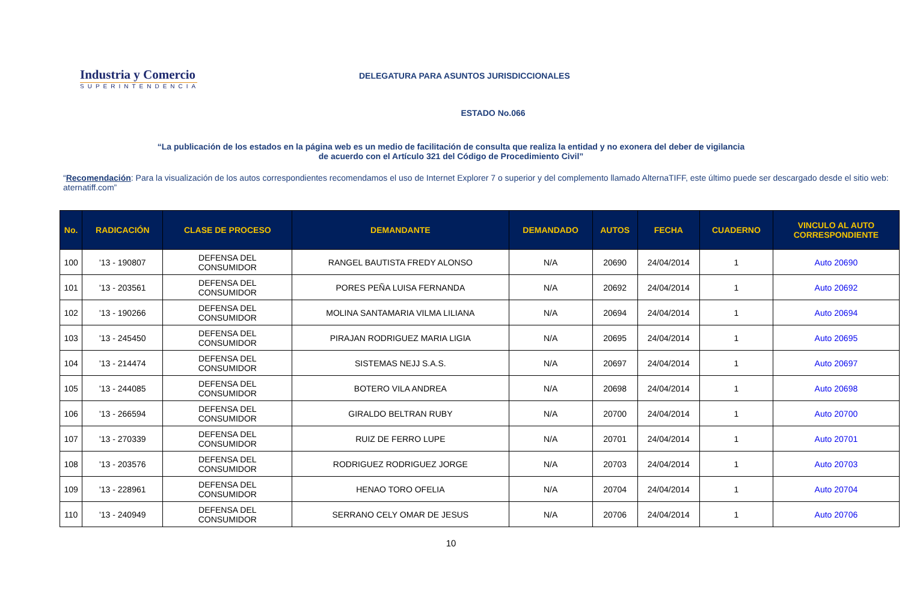Industria y Comercio
SUPERINTENDENCIA
DELEGATURA PARA ASUNTOS JURISDICCIONALES
ESTADO No.066
“La publicación de los estados en la página web es un medio de facilitación de consulta que realiza la entidad y no exonera del deber de vigilancia
de acuerdo con el Artículo 321 del Código de Procedimiento Civil”
“Recomendación: Para la visualización de los autos correspondientes recomendamos el uso de Internet Explorer 7 o superior y del complemento llamado AlternaTIFF, este último puede ser descargado desde el sitio web: aternatiff.com”
| No. | RADICACIÓN | CLASE DE PROCESO | DEMANDANTE | DEMANDADO | AUTOS | FECHA | CUADERNO | VINCULO AL AUTO CORRESPONDIENTE |
| --- | --- | --- | --- | --- | --- | --- | --- | --- |
| 100 | '13 - 190807 | DEFENSA DEL CONSUMIDOR | RANGEL BAUTISTA FREDY ALONSO | N/A | 20690 | 24/04/2014 | 1 | Auto 20690 |
| 101 | '13 - 203561 | DEFENSA DEL CONSUMIDOR | PORES PEÑA LUISA FERNANDA | N/A | 20692 | 24/04/2014 | 1 | Auto 20692 |
| 102 | '13 - 190266 | DEFENSA DEL CONSUMIDOR | MOLINA SANTAMARIA VILMA LILIANA | N/A | 20694 | 24/04/2014 | 1 | Auto 20694 |
| 103 | '13 - 245450 | DEFENSA DEL CONSUMIDOR | PIRAJAN RODRIGUEZ MARIA LIGIA | N/A | 20695 | 24/04/2014 | 1 | Auto 20695 |
| 104 | '13 - 214474 | DEFENSA DEL CONSUMIDOR | SISTEMAS NEJJ S.A.S. | N/A | 20697 | 24/04/2014 | 1 | Auto 20697 |
| 105 | '13 - 244085 | DEFENSA DEL CONSUMIDOR | BOTERO VILA ANDREA | N/A | 20698 | 24/04/2014 | 1 | Auto 20698 |
| 106 | '13 - 266594 | DEFENSA DEL CONSUMIDOR | GIRALDO BELTRAN RUBY | N/A | 20700 | 24/04/2014 | 1 | Auto 20700 |
| 107 | '13 - 270339 | DEFENSA DEL CONSUMIDOR | RUIZ DE FERRO LUPE | N/A | 20701 | 24/04/2014 | 1 | Auto 20701 |
| 108 | '13 - 203576 | DEFENSA DEL CONSUMIDOR | RODRIGUEZ RODRIGUEZ JORGE | N/A | 20703 | 24/04/2014 | 1 | Auto 20703 |
| 109 | '13 - 228961 | DEFENSA DEL CONSUMIDOR | HENAO TORO OFELIA | N/A | 20704 | 24/04/2014 | 1 | Auto 20704 |
| 110 | '13 - 240949 | DEFENSA DEL CONSUMIDOR | SERRANO CELY OMAR DE JESUS | N/A | 20706 | 24/04/2014 | 1 | Auto 20706 |
10